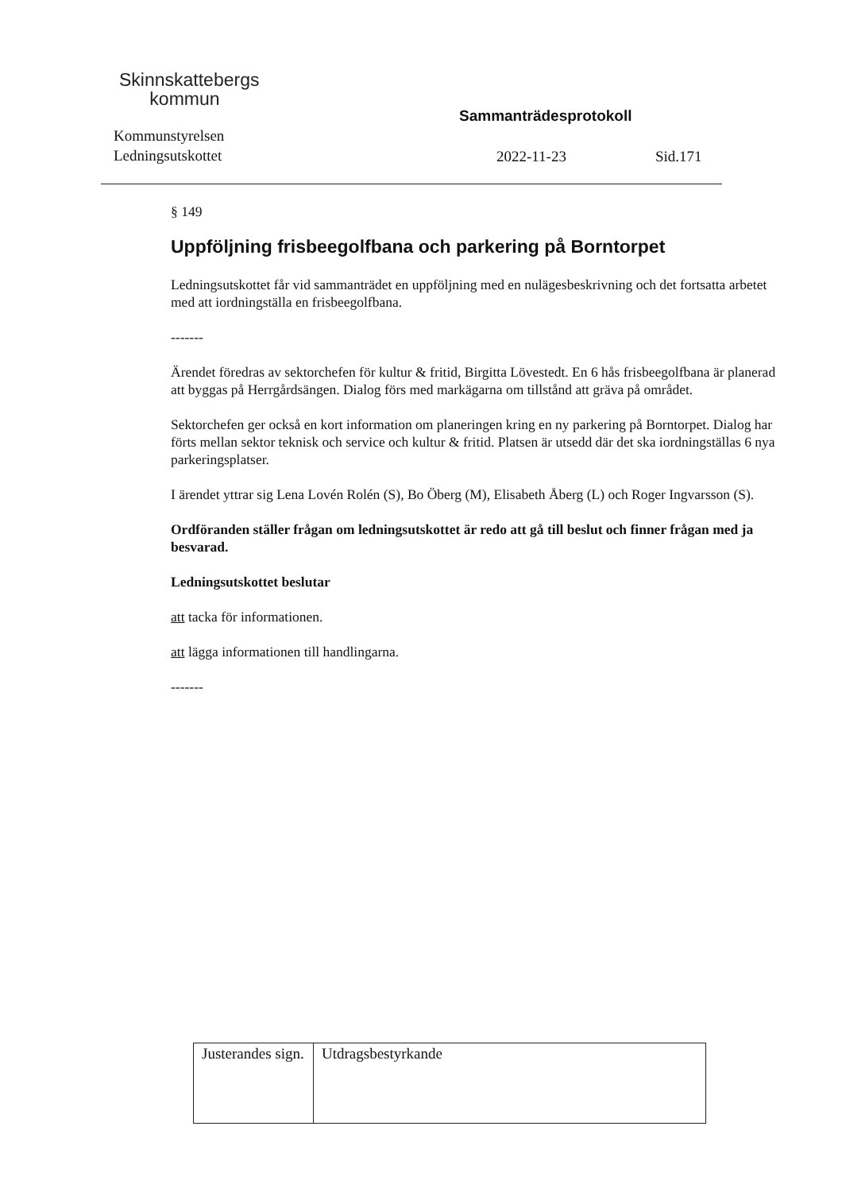Skinnskattebergs
kommun
Kommunstyrelsen
Ledningsutskottet
Sammanträdesprotokoll
2022-11-23 Sid.171
§ 149
Uppföljning frisbeegolfbana och parkering på Borntorpet
Ledningsutskottet får vid sammanträdet en uppföljning med en nulägesbeskrivning och det fortsatta arbetet med att iordningställa en frisbeegolfbana.
-------
Ärendet föredras av sektorchefen för kultur & fritid, Birgitta Lövestedt. En 6 hås frisbeegolfbana är planerad att byggas på Herrgårdsängen. Dialog förs med markägarna om tillstånd att gräva på området.
Sektorchefen ger också en kort information om planeringen kring en ny parkering på Borntorpet. Dialog har förts mellan sektor teknisk och service och kultur & fritid. Platsen är utsedd där det ska iordningställas 6 nya parkeringsplatser.
I ärendet yttrar sig Lena Lovén Rolén (S), Bo Öberg (M), Elisabeth Åberg (L) och Roger Ingvarsson (S).
Ordföranden ställer frågan om ledningsutskottet är redo att gå till beslut och finner frågan med ja besvarad.
Ledningsutskottet beslutar
att tacka för informationen.
att lägga informationen till handlingarna.
-------
| Justerandes sign. | Utdragsbestyrkande |